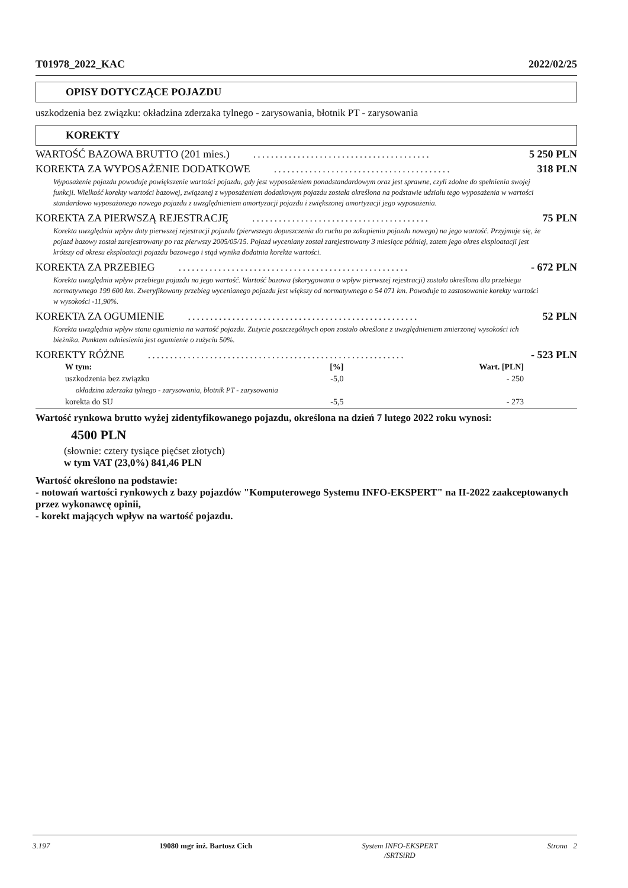T01978_2022_KAC 2022/02/25
OPISY DOTYCZĄCE POJAZDU
uszkodzenia bez związku: okładzina zderzaka tylnego - zarysowania, błotnik PT - zarysowania
KOREKTY
WARTOŚĆ BAZOWA BRUTTO (201 mies.)........................................ 5 250 PLN
KOREKTA ZA WYPOSAŻENIE DODATKOWE........................................ 318 PLN
Wyposażenie pojazdu powoduje powiększenie wartości pojazdu, gdy jest wyposażeniem ponadstandardowym oraz jest sprawne, czyli zdolne do spełnienia swojej funkcji. Wielkość korekty wartości bazowej, związanej z wyposażeniem dodatkowym pojazdu została określona na podstawie udziału tego wyposażenia w wartości standardowo wyposażonego nowego pojazdu z uwzględnieniem amortyzacji pojazdu i zwiększonej amortyzacji jego wyposażenia.
KOREKTA ZA PIERWSZĄ REJESTRACJĘ........................................ 75 PLN
Korekta uwzględnia wpływ daty pierwszej rejestracji pojazdu (pierwszego dopuszczenia do ruchu po zakupieniu pojazdu nowego) na jego wartość. Przyjmuje się, że pojazd bazowy został zarejestrowany po raz pierwszy 2005/05/15. Pojazd wyceniany został zarejestrowany 3 miesiące później, zatem jego okres eksploatacji jest krótszy od okresu eksploatacji pojazdu bazowego i stąd wynika dodatnia korekta wartości.
KOREKTA ZA PRZEBIEG.................................................... - 672 PLN
Korekta uwzględnia wpływ przebiegu pojazdu na jego wartość. Wartość bazowa (skorygowana o wpływ pierwszej rejestracji) została określona dla przebiegu normatywnego 199 600 km. Zweryfikowany przebieg wycenianego pojazdu jest większy od normatywnego o 54 071 km. Powoduje to zastosowanie korekty wartości w wysokości -11,90%.
KOREKTA ZA OGUMIENIE.................................................... 52 PLN
Korekta uwzględnia wpływ stanu ogumienia na wartość pojazdu. Zużycie poszczególnych opon zostało określone z uwzględnieniem zmierzonej wysokości ich bieżnika. Punktem odniesienia jest ogumienie o zużyciu 50%.
KOREKTY RÓŻNE.......................................................... - 523 PLN
| W tym: | [%] | Wart. [PLN] |
| --- | --- | --- |
| uszkodzenia bez związku | -5,0 | - 250 |
| okładzina zderzaka tylnego - zarysowania, błotnik PT - zarysowania | | |
| korekta do SU | -5,5 | - 273 |
Wartość rynkowa brutto wyżej zidentyfikowanego pojazdu, określona na dzień 7 lutego 2022 roku wynosi:
4500 PLN
(słownie: cztery tysiące pięćset złotych)
w tym VAT (23,0%) 841,46 PLN
Wartość określono na podstawie:
- notowań wartości rynkowych z bazy pojazdów "Komputerowego Systemu INFO-EKSPERT" na II-2022 zaakceptowanych przez wykonawcę opinii,
- korekt mających wpływ na wartość pojazdu.
3.197 19080 mgr inż. Bartosz Cich System INFO-EKSPERT
/SRTSiRD Strona 2